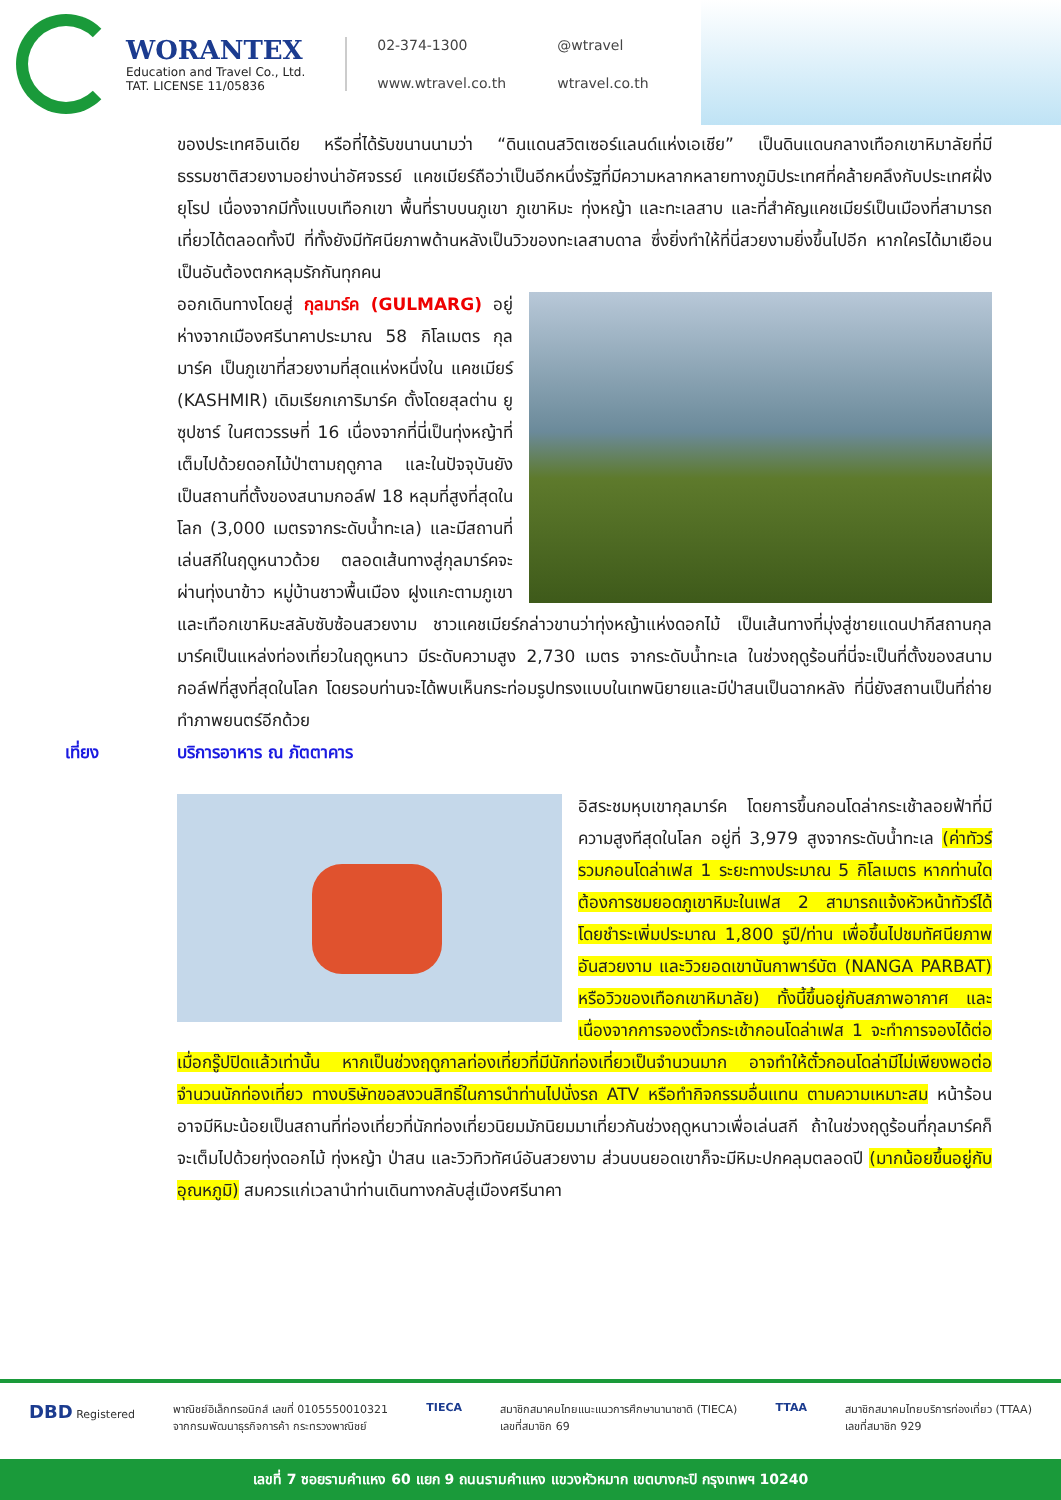WORANTEX
Education and Travel Co., Ltd.
TAT. LICENSE 11/05836
02-374-1300 @wtravel www.wtravel.co.th wtravel.co.th
ของประเทศอินเดีย หรือที่ได้รับขนานนามว่า “ดินแดนสวิตเซอร์แลนด์แห่งเอเชีย” เป็นดินแดนกลางเทือกเขาหิมาลัยที่มีธรรมชาติสวยงามอย่างน่าอัศจรรย์ แคชเมียร์ถือว่าเป็นอีกหนึ่งรัฐที่มีความหลากหลายทางภูมิประเทศที่คล้ายคลึงกับประเทศฝั่งยุโรป เนื่องจากมีทั้งแบบเทือกเขา พื้นที่ราบบนภูเขา ภูเขาหิมะ ทุ่งหญ้า และทะเลสาบ และที่สำคัญแคชเมียร์เป็นเมืองที่สามารถเที่ยวได้ตลอดทั้งปี ที่ทั้งยังมีทัศนียภาพด้านหลังเป็นวิวของทะเลสาบดาล ซึ่งยิ่งทำให้ที่นี่สวยงามยิ่งขึ้นไปอีก หากใครได้มาเยือนเป็นอันต้องตกหลุมรักกันทุกคน
ออกเดินทางโดยสู่ กุลมาร์ค (GULMARG) อยู่ห่างจากเมืองศรีนาคาประมาณ 58 กิโลเมตร กุลมาร์ค เป็นภูเขาที่สวยงามที่สุดแห่งหนึ่งใน แคชเมียร์ (KASHMIR) เดิมเรียกเการิมาร์ค ตั้งโดยสุลต่าน ยูซุปชาร์ ในศตวรรษที่ 16 เนื่องจากที่นี่เป็นทุ่งหญ้าที่เต็มไปด้วยดอกไม้ป่าตามฤดูกาล และในปัจจุบันยังเป็นสถานที่ตั้งของสนามกอล์ฟ 18 หลุมที่สูงที่สุดในโลก (3,000 เมตรจากระดับน้ำทะเล) และมีสถานที่เล่นสกีในฤดูหนาวด้วย ตลอดเส้นทางสู่กุลมาร์คจะผ่านทุ่งนาข้าว หมู่บ้านชาวพื้นเมือง ฝูงแกะตามภูเขา และเทือกเขาหิมะสลับซับซ้อนสวยงาม ชาวแคชเมียร์กล่าวขานว่าทุ่งหญ้าแห่งดอกไม้ เป็นเส้นทางที่มุ่งสู่ชายแดนปากีสถานกุลมาร์คเป็นแหล่งท่องเที่ยวในฤดูหนาว มีระดับความสูง 2,730 เมตร จากระดับน้ำทะเล ในช่วงฤดูร้อนที่นี่จะเป็นที่ตั้งของสนามกอล์ฟที่สูงที่สุดในโลก โดยรอบท่านจะได้พบเห็นกระท่อมรูปทรงแบบในเทพนิยายและมีป่าสนเป็นฉากหลัง ที่นี่ยังสถานเป็นที่ถ่ายทำภาพยนตร์อีกด้วย
เที่ยง บริการอาหาร ณ ภัตตาคาร
อิสระชมหุบเขากุลมาร์ค โดยการขึ้นกอนโดล่ากระเช้าลอยฟ้าที่มีความสูงทีสุดในโลก อยู่ที่ 3,979 สูงจากระดับน้ำทะเล (ค่าทัวร์รวมกอนโดล่าเฟส 1 ระยะทางประมาณ 5 กิโลเมตร หากท่านใดต้องการชมยอดภูเขาหิมะในเฟส 2 สามารถแจ้งหัวหน้าทัวร์ได้โดยชำระเพิ่มประมาณ 1,800 รูปี/ท่าน เพื่อขึ้นไปชมทัศนียภาพอันสวยงาม และวิวยอดเขานันกาพาร์บัต (NANGA PARBAT) หรือวิวของเทือกเขาหิมาลัย) ทั้งนี้ขึ้นอยู่กับสภาพอากาศ และเนื่องจากการจองตั๋วกระเช้ากอนโดล่าเฟส 1 จะทำการจองได้ต่อเมื่อกรู๊ปปิดแล้วเท่านั้น หากเป็นช่วงฤดูกาลท่องเที่ยวที่มีนักท่องเที่ยวเป็นจำนวนมาก อาจทำให้ตั๋วกอนโดล่ามีไม่เพียงพอต่อจำนวนนักท่องเที่ยว ทางบริษัทขอสงวนสิทธิ์ในการนำท่านไปนั่งรถ ATV หรือทำกิจกรรมอื่นแทน ตามความเหมาะสม หน้าร้อนอาจมีหิมะน้อยเป็นสถานที่ท่องเที่ยวที่นักท่องเที่ยวนิยมมักนิยมมาเที่ยวกันช่วงฤดูหนาวเพื่อเล่นสกี ถ้าในช่วงฤดูร้อนที่กุลมาร์คก็จะเต็มไปด้วยทุ่งดอกไม้ ทุ่งหญ้า ป่าสน และวิวทิวทัศน์อันสวยงาม ส่วนบนยอดเขาก็จะมีหิมะปกคลุมตลอดปี (มากน้อยขึ้นอยู่กับอุณหภูมิ) สมควรแก่เวลานำท่านเดินทางกลับสู่เมืองศรีนาคา
DBD Registered พาณิชย์อิเล็กทรอนิกส์ เลขที่ 0105550010321
จากกรมพัฒนาธุรกิจการค้า กระทรวงพาณิชย์
TIECA สมาชิกสมาคมไทยแนะแนวการศึกษานานาชาติ (TIECA)
เลขที่สมาชิก 69
TTAA สมาชิกสมาคมไทยบริการท่องเที่ยว (TTAA)
เลขที่สมาชิก 929
เลขที่ 7 ซอยรามคำแหง 60 แยก 9 ถนนรามคำแหง แขวงหัวหมาก เขตบางกะปิ กรุงเทพฯ 10240